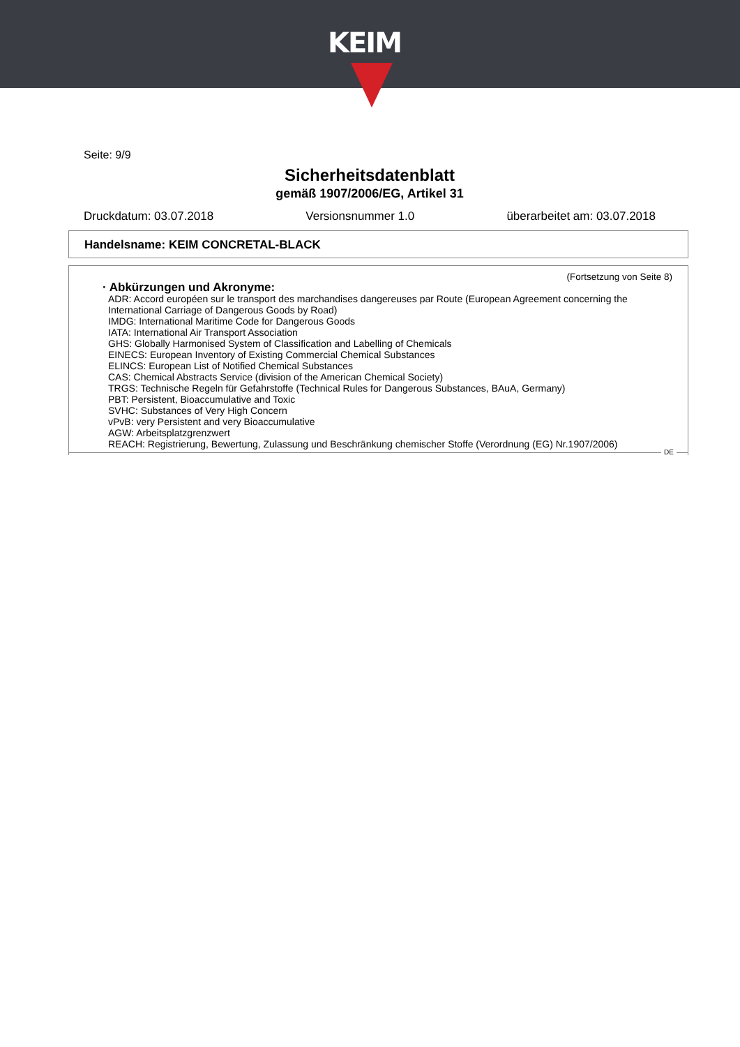KEIM
Seite: 9/9
Sicherheitsdatenblatt
gemäß 1907/2006/EG, Artikel 31
Druckdatum: 03.07.2018 Versionsnummer 1.0 überarbeitet am: 03.07.2018
Handelsname: KEIM CONCRETAL-BLACK
(Fortsetzung von Seite 8)
· Abkürzungen und Akronyme:
ADR: Accord européen sur le transport des marchandises dangereuses par Route (European Agreement concerning the International Carriage of Dangerous Goods by Road)
IMDG: International Maritime Code for Dangerous Goods
IATA: International Air Transport Association
GHS: Globally Harmonised System of Classification and Labelling of Chemicals
EINECS: European Inventory of Existing Commercial Chemical Substances
ELINCS: European List of Notified Chemical Substances
CAS: Chemical Abstracts Service (division of the American Chemical Society)
TRGS: Technische Regeln für Gefahrstoffe (Technical Rules for Dangerous Substances, BAuA, Germany)
PBT: Persistent, Bioaccumulative and Toxic
SVHC: Substances of Very High Concern
vPvB: very Persistent and very Bioaccumulative
AGW: Arbeitsplatzgrenzwert
REACH: Registrierung, Bewertung, Zulassung und Beschränkung chemischer Stoffe (Verordnung (EG) Nr.1907/2006)
DE